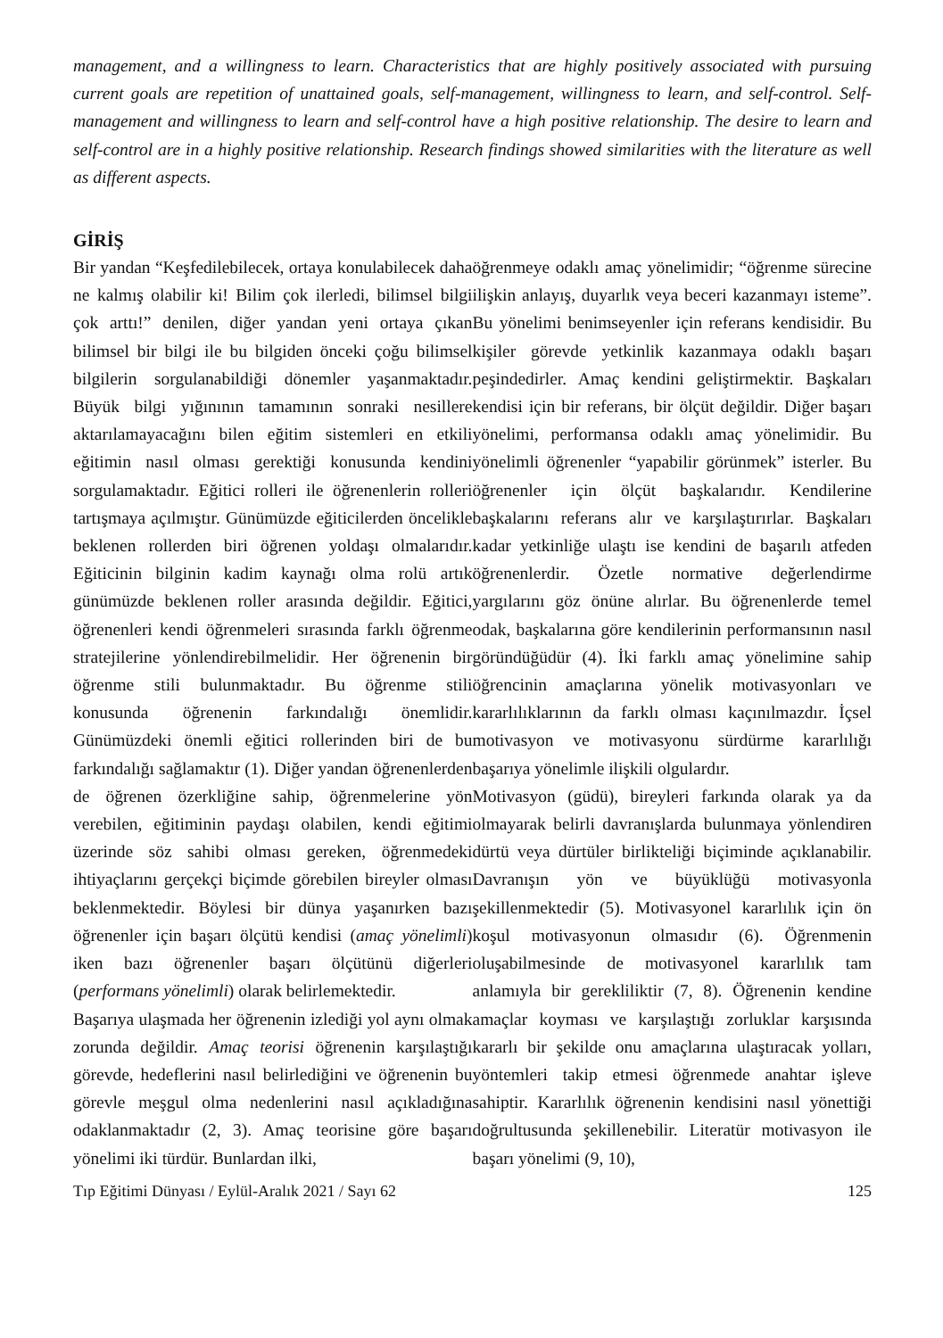management, and a willingness to learn. Characteristics that are highly positively associated with pursuing current goals are repetition of unattained goals, self-management, willingness to learn, and self-control. Self-management and willingness to learn and self-control have a high positive relationship. The desire to learn and self-control are in a highly positive relationship. Research findings showed similarities with the literature as well as different aspects.
GİRİŞ
Bir yandan “Keşfedilebilecek, ortaya konulabilecek daha ne kalmış olabilir ki! Bilim çok ilerledi, bilimsel bilgi çok arttı!” denilen, diğer yandan yeni ortaya çıkan bilimsel bir bilgi ile bu bilgiden önceki çoğu bilimsel bilgilerin sorgulanabildiği dönemler yaşanmaktadır. Büyük bilgi yığınının tamamının sonraki nesillere aktarılamayacağını bilen eğitim sistemleri en etkili eğitimin nasıl olması gerektiği konusunda kendini sorgulamaktadır. Eğitici rolleri ile öğrenenlerin rolleri tartışmaya açılmıştır. Günümüzde eğiticilerden öncelikle beklenen rollerden biri öğrenen yoldaşı olmalarıdır. Eğiticinin bilginin kadim kaynağı olma rolü artık günümüzde beklenen roller arasında değildir. Eğitici, öğrenenleri kendi öğrenmeleri sırasında farklı öğrenme stratejilerine yönlendirebilmelidir. Her öğrenenin bir öğrenme stili bulunmaktadır. Bu öğrenme stili konusunda öğrenenin farkındalığı önemlidir. Günümüzdeki önemli eğitici rollerinden biri de bu farkındalığı sağlamaktır (1). Diğer yandan öğrenenlerden de öğrenen özerkliğine sahip, öğrenmelerine yön verebilen, eğitiminin paydaşı olabilen, kendi eğitimi üzerinde söz sahibi olması gereken, öğrenmedeki ihtiyaçlarını gerçekçi biçimde görebilen bireyler olması beklenmektedir. Böylesi bir dünya yaşanırken bazı öğrenenler için başarı ölçütü kendisi (amaç yönelimli) iken bazı öğrenenler başarı ölçütünü diğerleri (performans yönelimli) olarak belirlemektedir.
Başarıya ulaşmada her öğrenenin izlediği yol aynı olmak zorunda değildir. Amaç teorisi öğrenenin karşılaştığı görevde, hedeflerini nasıl belirlediğini ve öğrenenin bu görevle meşgul olma nedenlerini nasıl açıkladığına odaklanmaktadır (2, 3). Amaç teorisine göre başarı yönelimi iki türdür. Bunlardan ilki,
öğrenmeye odaklı amaç yönelimidir; “öğrenme sürecine ilişkin anlayış, duyarlık veya beceri kazanmayı isteme”. Bu yönelimi benimseyenler için referans kendisidir. Bu kişiler görevde yetkinlik kazanmaya odaklı başarı peşindedirler. Amaç kendini geliştirmektir. Başkaları kendisi için bir referans, bir ölçüt değildir. Diğer başarı yönelimi, performansa odaklı amaç yönelimidir. Bu yönelimli öğrenenler “yapabilir görünmek” isterler. Bu öğrenenler için ölçüt başkalarıdır. Kendilerine başkalarını referans alır ve karşılaştırırlar. Başkaları kadar yetkinliğe ulaştı ise kendini de başarılı atfeden öğrenenlerdir. Özetle normative değerlendirme yargılarını göz önüne alırlar. Bu öğrenenlerde temel odak, başkalarına göre kendilerinin performansının nasıl göründüğüdür (4). İki farklı amaç yönelimine sahip öğrencinin amaçlarına yönelik motivasyonları ve kararlılıklarının da farklı olması kaçınılmazdır. İçsel motivasyon ve motivasyonu sürdürme kararlılığı başarıya yönelimle ilişkili olgulardır.
Motivasyon (güdü), bireyleri farkında olarak ya da olmayarak belirli davranışlarda bulunmaya yönlendiren dürtü veya dürtüler birlikteliği biçiminde açıklanabilir. Davranışın yön ve büyüklüğü motivasyonla şekillenmektedir (5). Motivasyonel kararlılık için ön koşul motivasyonun olmasıdır (6). Öğrenmenin oluşabilmesinde de motivasyonel kararlılık tam anlamıyla bir gerekliliktir (7, 8). Öğrenenin kendine amaçlar koyması ve karşılaştığı zorluklar karşısında kararlı bir şekilde onu amaçlarına ulaştıracak yolları, yöntemleri takip etmesi öğrenmede anahtar işleve sahiptir. Kararlılık öğrenenin kendisini nasıl yönettiği doğrultusunda şekillenebilir. Literatür motivasyon ile başarı yönelimi (9, 10),
Tıp Eğitimi Dünyası / Eylül-Aralık 2021 / Sayı 62 125